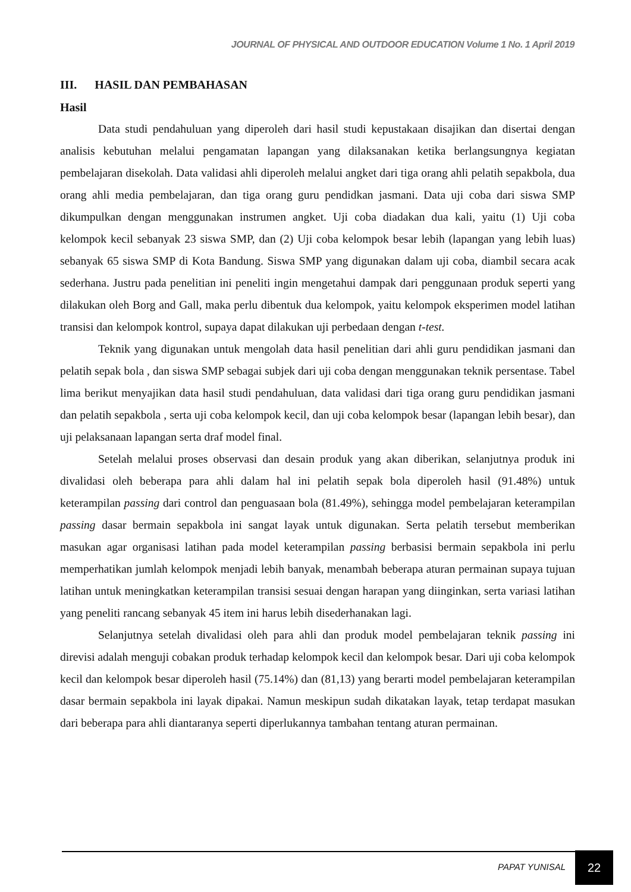JOURNAL OF PHYSICAL AND OUTDOOR EDUCATION Volume 1 No. 1 April 2019
III. HASIL DAN PEMBAHASAN
Hasil
Data studi pendahuluan yang diperoleh dari hasil studi kepustakaan disajikan dan disertai dengan analisis kebutuhan melalui pengamatan lapangan yang dilaksanakan ketika berlangsungnya kegiatan pembelajaran disekolah. Data validasi ahli diperoleh melalui angket dari tiga orang ahli pelatih sepakbola, dua orang ahli media pembelajaran, dan tiga orang guru pendidkan jasmani. Data uji coba dari siswa SMP dikumpulkan dengan menggunakan instrumen angket. Uji coba diadakan dua kali, yaitu (1) Uji coba kelompok kecil sebanyak 23 siswa SMP, dan (2) Uji coba kelompok besar lebih (lapangan yang lebih luas) sebanyak 65 siswa SMP di Kota Bandung. Siswa SMP yang digunakan dalam uji coba, diambil secara acak sederhana. Justru pada penelitian ini peneliti ingin mengetahui dampak dari penggunaan produk seperti yang dilakukan oleh Borg and Gall, maka perlu dibentuk dua kelompok, yaitu kelompok eksperimen model latihan transisi dan kelompok kontrol, supaya dapat dilakukan uji perbedaan dengan t-test.
Teknik yang digunakan untuk mengolah data hasil penelitian dari ahli guru pendidikan jasmani dan pelatih sepak bola , dan siswa SMP sebagai subjek dari uji coba dengan menggunakan teknik persentase. Tabel lima berikut menyajikan data hasil studi pendahuluan, data validasi dari tiga orang guru pendidikan jasmani dan pelatih sepakbola , serta uji coba kelompok kecil, dan uji coba kelompok besar (lapangan lebih besar), dan uji pelaksanaan lapangan serta draf model final.
Setelah melalui proses observasi dan desain produk yang akan diberikan, selanjutnya produk ini divalidasi oleh beberapa para ahli dalam hal ini pelatih sepak bola diperoleh hasil (91.48%) untuk keterampilan passing dari control dan penguasaan bola (81.49%), sehingga model pembelajaran keterampilan passing dasar bermain sepakbola ini sangat layak untuk digunakan. Serta pelatih tersebut memberikan masukan agar organisasi latihan pada model keterampilan passing berbasisi bermain sepakbola ini perlu memperhatikan jumlah kelompok menjadi lebih banyak, menambah beberapa aturan permainan supaya tujuan latihan untuk meningkatkan keterampilan transisi sesuai dengan harapan yang diinginkan, serta variasi latihan yang peneliti rancang sebanyak 45 item ini harus lebih disederhanakan lagi.
Selanjutnya setelah divalidasi oleh para ahli dan produk model pembelajaran teknik passing ini direvisi adalah menguji cobakan produk terhadap kelompok kecil dan kelompok besar. Dari uji coba kelompok kecil dan kelompok besar diperoleh hasil (75.14%) dan (81,13) yang berarti model pembelajaran keterampilan dasar bermain sepakbola ini layak dipakai. Namun meskipun sudah dikatakan layak, tetap terdapat masukan dari beberapa para ahli diantaranya seperti diperlukannya tambahan tentang aturan permainan.
PAPAT YUNISAL
22